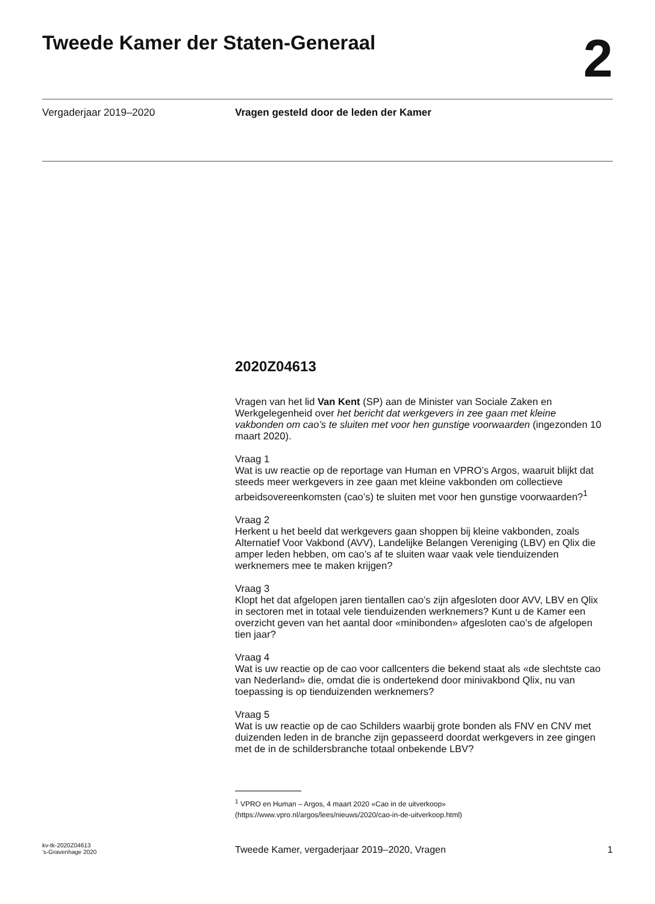Tweede Kamer der Staten-Generaal
2
Vergaderjaar 2019–2020 Vragen gesteld door de leden der Kamer
2020Z04613
Vragen van het lid Van Kent (SP) aan de Minister van Sociale Zaken en Werkgelegenheid over het bericht dat werkgevers in zee gaan met kleine vakbonden om cao’s te sluiten met voor hen gunstige voorwaarden (ingezonden 10 maart 2020).
Vraag 1
Wat is uw reactie op de reportage van Human en VPRO’s Argos, waaruit blijkt dat steeds meer werkgevers in zee gaan met kleine vakbonden om collectieve arbeidsovereenkomsten (cao’s) te sluiten met voor hen gunstige voorwaarden?<sup>1</sup>
Vraag 2
Herkent u het beeld dat werkgevers gaan shoppen bij kleine vakbonden, zoals Alternatief Voor Vakbond (AVV), Landelijke Belangen Vereniging (LBV) en Qlix die amper leden hebben, om cao’s af te sluiten waar vaak vele tienduizenden werknemers mee te maken krijgen?
Vraag 3
Klopt het dat afgelopen jaren tientallen cao’s zijn afgesloten door AVV, LBV en Qlix in sectoren met in totaal vele tienduizenden werknemers? Kunt u de Kamer een overzicht geven van het aantal door «minibonden» afgesloten cao’s de afgelopen tien jaar?
Vraag 4
Wat is uw reactie op de cao voor callcenters die bekend staat als «de slechtste cao van Nederland» die, omdat die is ondertekend door minivakbond Qlix, nu van toepassing is op tienduizenden werknemers?
Vraag 5
Wat is uw reactie op de cao Schilders waarbij grote bonden als FNV en CNV met duizenden leden in de branche zijn gepasseerd doordat werkgevers in zee gingen met de in de schildersbranche totaal onbekende LBV?
<sup>1</sup> VPRO en Human – Argos, 4 maart 2020 «Cao in de uitverkoop» (https://www.vpro.nl/argos/lees/nieuws/2020/cao-in-de-uitverkoop.html)
kv-tk-2020Z04613
’s-Gravenhage 2020
Tweede Kamer, vergaderjaar 2019–2020, Vragen
1